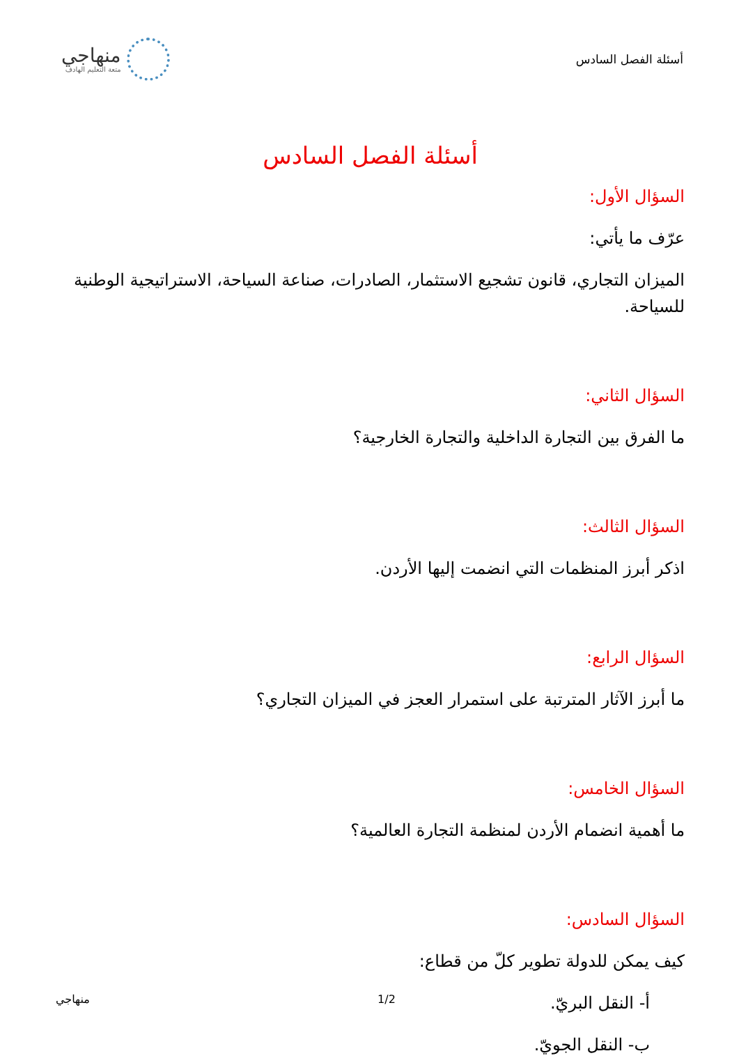أسئلة الفصل السادس
منهاجي
متعة التعليم الهادف
أسئلة الفصل السادس
السؤال الأول:
عرّف ما يأتي:
الميزان التجاري، قانون تشجيع الاستثمار، الصادرات، صناعة السياحة، الاستراتيجية الوطنية للسياحة.
السؤال الثاني:
ما الفرق بين التجارة الداخلية والتجارة الخارجية؟
السؤال الثالث:
اذكر أبرز المنظمات التي انضمت إليها الأردن.
السؤال الرابع:
ما أبرز الآثار المترتبة على استمرار العجز في الميزان التجاري؟
السؤال الخامس:
ما أهمية انضمام الأردن لمنظمة التجارة العالمية؟
السؤال السادس:
كيف يمكن للدولة تطوير كلّ من قطاع:
أ- النقل البريّ.
ب- النقل الجويّ.
1/2 منهاجي